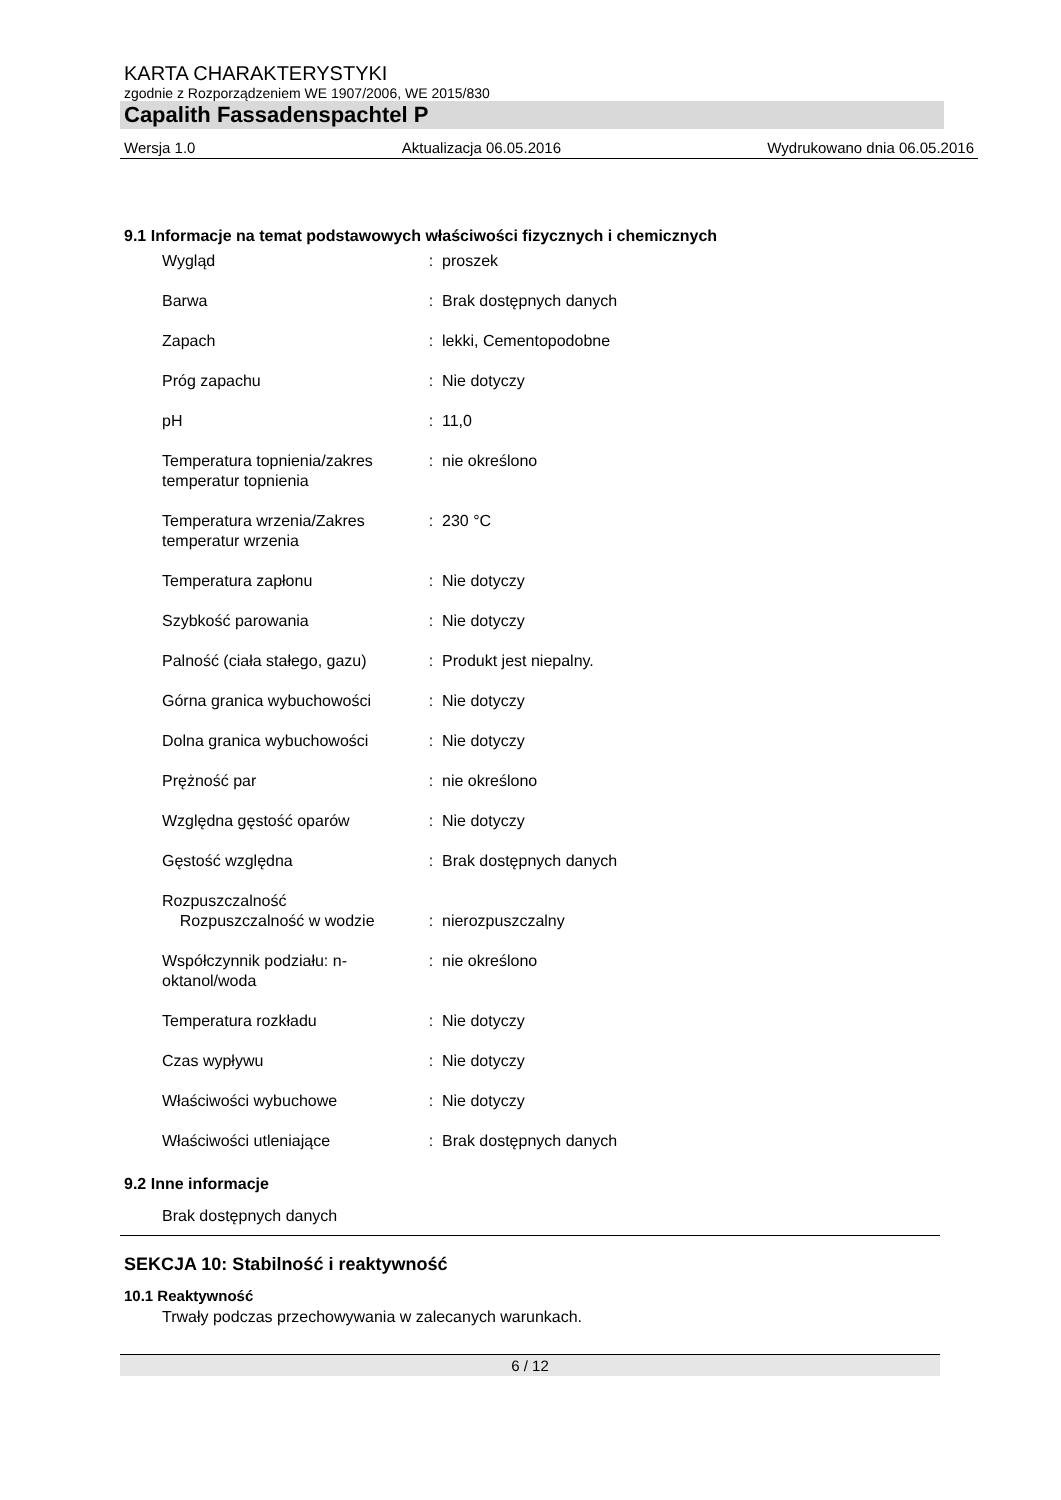KARTA CHARAKTERYSTYKI
zgodnie z Rozporządzeniem WE 1907/2006, WE 2015/830
Capalith Fassadenspachtel P
Wersja 1.0 Aktualizacja 06.05.2016 Wydrukowano dnia 06.05.2016
9.1 Informacje na temat podstawowych właściwości fizycznych i chemicznych
| Wygląd | : | proszek |
| Barwa | : | Brak dostępnych danych |
| Zapach | : | lekki, Cementopodobne |
| Próg zapachu | : | Nie dotyczy |
| pH | : | 11,0 |
| Temperatura topnienia/zakres temperatur topnienia | : | nie określono |
| Temperatura wrzenia/Zakres temperatur wrzenia | : | 230 °C |
| Temperatura zapłonu | : | Nie dotyczy |
| Szybkość parowania | : | Nie dotyczy |
| Palność (ciała stałego, gazu) | : | Produkt jest niepalny. |
| Górna granica wybuchowości | : | Nie dotyczy |
| Dolna granica wybuchowości | : | Nie dotyczy |
| Prężność par | : | nie określono |
| Względna gęstość oparów | : | Nie dotyczy |
| Gęstość względna | : | Brak dostępnych danych |
| Rozpuszczalność Rozpuszczalność w wodzie | : | nierozpuszczalny |
| Współczynnik podziału: n-oktanol/woda | : | nie określono |
| Temperatura rozkładu | : | Nie dotyczy |
| Czas wypływu | : | Nie dotyczy |
| Właściwości wybuchowe | : | Nie dotyczy |
| Właściwości utleniające | : | Brak dostępnych danych |
9.2 Inne informacje
Brak dostępnych danych
SEKCJA 10: Stabilność i reaktywność
10.1 Reaktywność
Trwały podczas przechowywania w zalecanych warunkach.
6 / 12